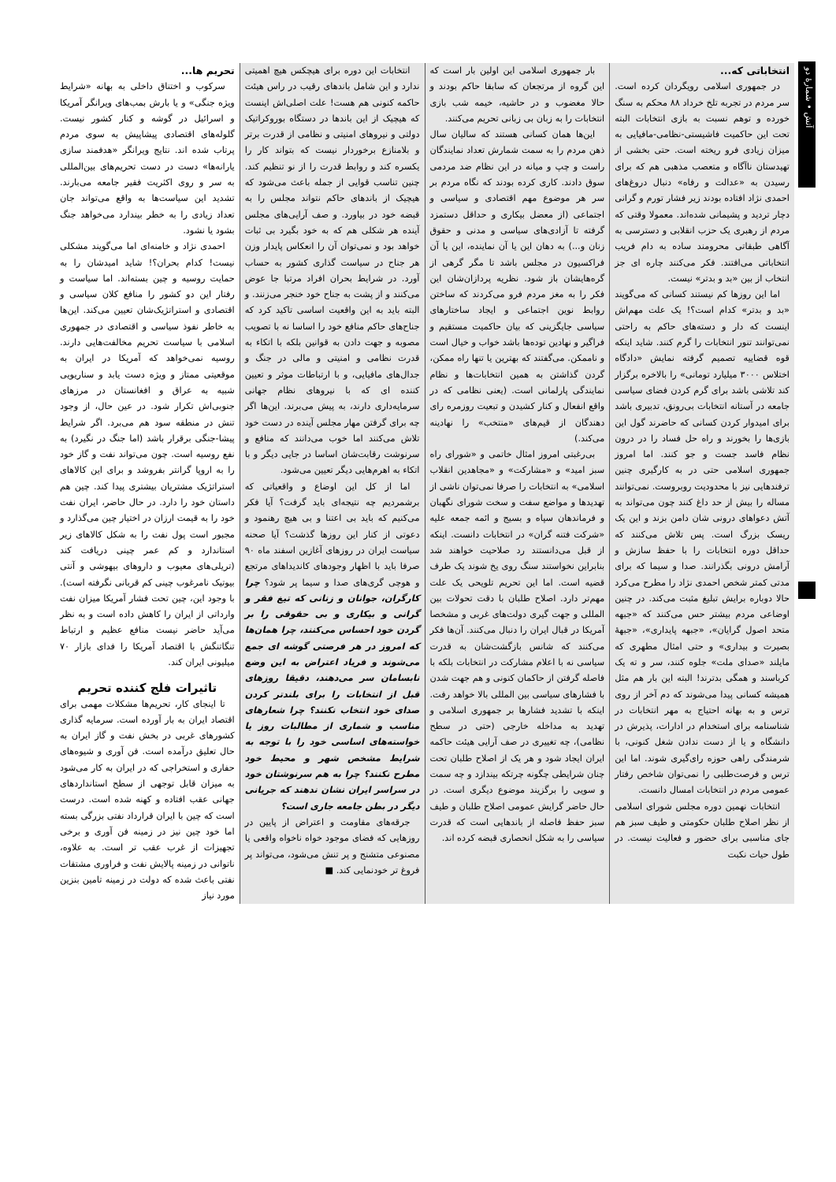آتش • شمارهٔ دو
انتخاباتی که...
در جمهوری اسلامی رویگردان کرده است. سر مردم در تجربه تلخ خرداد ۸۸ محکم به سنگ خورده و توهم نسبت به بازی انتخابات البته تحت این حاکمیت فاشیستی-نظامی-مافیایی به میزان زیادی فرو ریخته است. حتی بخشی از تهیدستان ناآگاه و متعصب مذهبی هم که برای رسیدن به «عدالت و رفاه» دنبال دروغ‌های احمدی نژاد افتاده بودند زیر فشار تورم و گرانی دچار تردید و پشیمانی شده‌اند. معمولا وقتی که مردم از رهبری یک حزب انقلابی و دسترسی به آگاهی طبقاتی محرومند ساده به دام فریب انتخاباتی می‌افتند. فکر می‌کنند چاره ای جز انتخاب از بین «بد و بدتر» نیست.
اما این روزها کم نیستند کسانی که می‌گویند «بد و بدتر» کدام است؟! یک علت مهم‌اش اینست که دار و دسته‌های حاکم به راحتی نمی‌توانند تنور انتخابات را گرم کنند. شاید اینکه قوه قضاییه تصمیم گرفته نمایش «دادگاه اختلاس ۳۰۰۰ میلیارد تومانی» را بالاخره برگزار کند تلاشی باشد برای گرم کردن فضای سیاسی جامعه در آستانه انتخابات بی‌رونق، تدبیری باشد برای امیدوار کردن کسانی که حاضرند گول این بازی‌ها را بخورند و راه حل فساد را در درون نظام فاسد جست و جو کنند. اما امروز جمهوری اسلامی حتی در به کارگیری چنین ترفندهایی نیز با محدودیت روبروست. نمی‌توانند مساله را بیش از حد داغ کنند چون می‌تواند به آتش دعواهای درونی شان دامن بزند و این یک ریسک بزرگ است. پس تلاش می‌کنند که حداقل دوره انتخابات را با حفظ سازش و آرامش درونی بگذرانند. صدا و سیما که برای مدتی کمتر شخص احمدی نژاد را مطرح می‌کرد حالا دوباره برایش تبلیغ مثبت می‌کند. در چنین اوضاعی مردم بیشتر حس می‌کنند که «جبهه متحد اصول گرایان»، «جبهه پایداری»، «جبههٔ بصیرت و بیداری» و حتی امثال مطهری که مایلند «صدای ملت» جلوه کنند، سر و ته یک کرباسند و همگی بدترند! البته این بار هم مثل همیشه کسانی پیدا می‌شوند که دم آخر از روی ترس و به بهانه احتیاج به مهر انتخابات در شناسنامه برای استخدام در ادارات، پذیرش در دانشگاه و یا از دست ندادن شغل کنونی، با شرمندگی راهی حوزه رای‌گیری شوند. اما این ترس و فرصت‌طلبی را نمی‌توان شاخص رفتار عمومی مردم در انتخابات امسال دانست.
انتخابات نهمین دوره مجلس شورای اسلامی از نظر اصلاح طلبان حکومتی و طیف سبز هم جای مناسبی برای حضور و فعالیت نیست. در طول حیات نکبت
بار جمهوری اسلامی این اولین بار است که این گروه از مرتجعان که سابقا حاکم بودند و حالا مغضوب و در حاشیه، خیمه شب بازی انتخابات را به زبان بی زبانی تحریم می‌کنند.
این‌ها همان کسانی هستند که سالیان سال ذهن مردم را به سمت شمارش تعداد نمایندگان راست و چپ و میانه در این نظام ضد مردمی سوق دادند. کاری کرده بودند که نگاه مردم بر سر هر موضوع مهم اقتصادی و سیاسی و اجتماعی (از معضل بیکاری و حداقل دستمزد گرفته تا آزادی‌های سیاسی و مدنی و حقوق زنان و...) به دهان این یا آن نماینده، این یا آن فراکسیون در مجلس باشد تا مگر گرهی از گره‌هایشان باز شود. نظریه پردازان‌شان این فکر را به مغز مردم فرو می‌کردند که ساختن روابط نوین اجتماعی و ایجاد ساختارهای سیاسی جایگزینی که بیان حاکمیت مستقیم و فراگیر و نهادین توده‌ها باشد خواب و خیال است و ناممکن. می‌گفتند که بهترین یا تنها راه ممکن، گردن گذاشتن به همین انتخابات‌ها و نظام نمایندگی پارلمانی است. (یعنی نظامی که در واقع انفعال و کنار کشیدن و تبعیت روزمره رای دهندگان از قیم‌های «منتخب» را نهادینه می‌کند.)
بی‌رغبتی امروز امثال خاتمی و «شورای راه سبز امید» و «مشارکت» و «مجاهدین انقلاب اسلامی» به انتخابات را صرفا نمی‌توان ناشی از تهدیدها و مواضع سفت و سخت شورای نگهبان و فرماندهان سپاه و بسیج و ائمه جمعه علیه «شرکت فتنه گران» در انتخابات دانست. اینکه از قبل می‌دانستند رد صلاحیت خواهند شد بنابراین نخواستند سنگ روی یخ شوند یک طرف قضیه است. اما این تحریم تلویحی یک علت مهم‌تر دارد. اصلاح طلبان با دقت تحولات بین المللی و جهت گیری دولت‌های غربی و مشخصا آمریکا در قبال ایران را دنبال می‌کنند. آن‌ها فکر می‌کنند که شانس بازگشت‌شان به قدرت سیاسی نه با اعلام مشارکت در انتخابات بلکه با فاصله گرفتن از حاکمان کنونی و هم جهت شدن با فشارهای سیاسی بین المللی بالا خواهد رفت. اینکه با تشدید فشارها بر جمهوری اسلامی و تهدید به مداخله خارجی (حتی در سطح نظامی)، چه تغییری در صف آرایی هیئت حاکمه ایران ایجاد شود و هر یک از اصلاح طلبان تحت چنان شرایطی چگونه چرتکه بیندازد و چه سمت و سویی را برگزیند موضوع دیگری است. در حال حاضر گرایش عمومی اصلاح طلبان و طیف سبز حفظ فاصله از باندهایی است که قدرت سیاسی را به شکل انحصاری قبضه کرده اند.
انتخابات این دوره برای هیچکس هیچ اهمیتی ندارد و این شامل باندهای رقیب در راس هیئت حاکمه کنونی هم هست! علت اصلی‌اش اینست که هیچیک از این باندها در دستگاه بوروکراتیک دولتی و نیروهای امنیتی و نظامی از قدرت برتر و بلامنازع برخوردار نیست که بتواند کار را یکسره کند و روابط قدرت را از نو تنظیم کند. چنین تناسب قوایی از جمله باعث می‌شود که هیچیک از باندهای حاکم نتواند مجلس را به قبضه خود در بیاورد. و صف آرایی‌های مجلس آینده هر شکلی هم که به خود بگیرد بی ثبات خواهد بود و نمی‌توان آن را انعکاس پایدار وزن هر جناح در سیاست گذاری کشور به حساب آورد. در شرایط بحران افراد مرتبا جا عوض می‌کنند و از پشت به جناح خود خنجر می‌زنند. و البته باید به این واقعیت اساسی تاکید کرد که جناح‌های حاکم منافع خود را اساسا نه با تصویب مصوبه و جهت دادن به قوانین بلکه با اتکاء به قدرت نظامی و امنیتی و مالی در جنگ و جدال‌های مافیایی، و با ارتباطات موثر و تعیین کننده ای که با نیروهای نظام جهانی سرمایه‌داری دارند، به پیش می‌برند. این‌ها اگر چه برای گرفتن مهار مجلس آینده در دست خود تلاش می‌کنند اما خوب می‌دانند که منافع و سرنوشت رقابت‌شان اساسا در جایی دیگر و با اتکاء به اهرم‌هایی دیگر تعیین می‌شود.
اما از کل این اوضاع و واقعیاتی که برشمردیم چه نتیجه‌ای باید گرفت؟ آیا فکر می‌کنیم که باید بی اعتنا و بی هیچ رهنمود و دعوتی از کنار این روزها گذشت؟ آیا صحنه سیاست ایران در روزهای آغازین اسفند ماه ۹۰ صرفا باید با اظهار وجودهای کاندیداهای مرتجع و هوچی گری‌های صدا و سیما پر شود؟ چرا کارگران، جوانان و زنانی که تیغ فقر و گرانی و بیکاری و بی حقوقی را بر گردن خود احساس می‌کنند، چرا همان‌ها که امروز در هر فرصتی گوشه ای جمع می‌شوند و فریاد اعتراض به این وضع نابسامان سر می‌دهند، دقیقا روزهای قبل از انتخابات را برای بلندتر کردن صدای خود انتخاب نکنند؟ چرا شعارهای مناسب و شماری از مطالبات روز یا خواسته‌های اساسی خود را با توجه به شرایط مشخص شهر و محیط خود مطرح نکنند؟ چرا به هم سرنوشتان خود در سراسر ایران نشان ندهند که جریانی دیگر در بطن جامعه جاری است؟
جرقه‌های مقاومت و اعتراض از پایین در روزهایی که فضای موجود خواه ناخواه واقعی یا مصنوعی متشنج و پر تنش می‌شود، می‌تواند پر فروغ تر خودنمایی کند. ■
تحریم ها...
سرکوب و اختناق داخلی به بهانه «شرایط ویژه جنگی» و یا بارش بمب‌های ویرانگر آمریکا و اسرائیل در گوشه و کنار کشور نیست. گلوله‌های اقتصادی پیشاپیش به سوی مردم پرتاب شده اند. نتایج ویرانگر «هدفمند سازی یارانه‌ها» دست در دست تحریم‌های بین‌المللی به سر و روی اکثریت فقیر جامعه می‌بارند. تشدید این سیاست‌ها به واقع می‌تواند جان تعداد زیادی را به خطر بیندارد می‌خواهد جنگ بشود یا نشود.
احمدی نژاد و خامنه‌ای اما می‌گویند مشکلی نیست! کدام بحران؟! شاید امیدشان را به حمایت روسیه و چین بسته‌اند. اما سیاست و رفتار این دو کشور را منافع کلان سیاسی و اقتصادی و استراتژیک‌شان تعیین می‌کند. این‌ها به خاطر نفوذ سیاسی و اقتصادی در جمهوری اسلامی با سیاست تحریم مخالفت‌هایی دارند. روسیه نمی‌خواهد که آمریکا در ایران به موقعیتی ممتاز و ویژه دست یابد و سناریویی شبیه به عراق و افغانستان در مرزهای جنوبی‌اش تکرار شود. در عین حال، از وجود تنش در منطقه سود هم می‌برد. اگر شرایط پیشا-جنگی برقرار باشد (اما جنگ در نگیرد) به نفع روسیه است. چون می‌تواند نفت و گاز خود را به اروپا گرانتر بفروشد و برای این کالاهای استراتژیک مشتریان بیشتری پیدا کند. چین هم داستان خود را دارد. در حال حاضر، ایران نفت خود را به قیمت ارزان در اختیار چین می‌گذارد و مجبور است پول نفت را به شکل کالاهای زیر استاندارد و کم عمر چینی دریافت کند (تریلی‌های معیوب و داروهای بیهوشی و آنتی بیوتیک نامرغوب چینی کم قربانی نگرفته است). با وجود این، چین تحت فشار آمریکا میزان نفت وارداتی از ایران را کاهش داده است و به نظر می‌آید حاضر نیست منافع عظیم و ارتباط تنگاتنگش با اقتصاد آمریکا را فدای بازار ۷۰ میلیونی ایران کند.
تاثیرات فلج کننده تحریم
تا اینجای کار، تحریم‌ها مشکلات مهمی برای اقتصاد ایران به بار آورده است. سرمایه گذاری کشورهای غربی در بخش نفت و گاز ایران به حال تعلیق درآمده است. فن آوری و شیوه‌های حفاری و استخراجی که در ایران به کار می‌شود به میزان قابل توجهی از سطح استانداردهای جهانی عقب افتاده و کهنه شده است. درست است که چین با ایران قرارداد نفتی بزرگی بسته اما خود چین نیز در زمینه فن آوری و برخی تجهیزات از غرب عقب تر است. به علاوه، ناتوانی در زمینه پالایش نفت و فراوری مشتقات نفتی باعث شده که دولت در زمینه تامین بنزین مورد نیاز